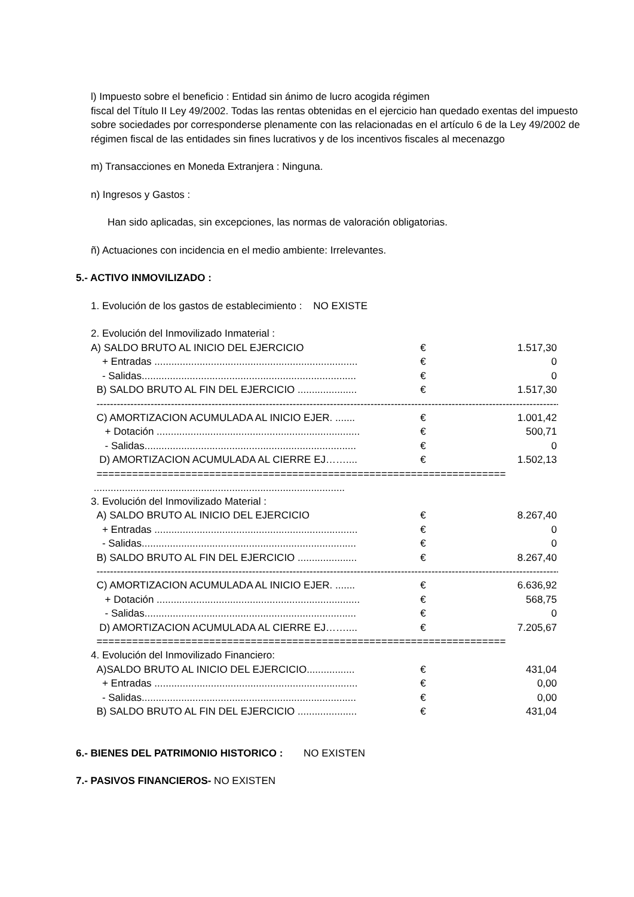l) Impuesto sobre el beneficio : Entidad sin ánimo de lucro acogida régimen
fiscal del Título II Ley 49/2002. Todas las rentas obtenidas en el ejercicio han quedado exentas del impuesto sobre sociedades por corresponderse plenamente con las relacionadas en el artículo 6 de la Ley 49/2002 de régimen fiscal de las entidades sin fines lucrativos y de los incentivos fiscales al mecenazgo
m) Transacciones en Moneda Extranjera : Ninguna.
n) Ingresos y Gastos :
Han sido aplicadas, sin excepciones, las normas de valoración obligatorias.
ñ) Actuaciones con incidencia en el medio ambiente: Irrelevantes.
5.- ACTIVO INMOVILIZADO :
1. Evolución de los gastos de establecimiento : NO EXISTE
2. Evolución del Inmovilizado Inmaterial :
| A) SALDO BRUTO AL INICIO DEL EJERCICIO | € | 1.517,30 |
| + Entradas ........................................................................ | € | 0 |
| - Salidas............................................................................ | € | 0 |
| B) SALDO BRUTO AL FIN DEL EJERCICIO ..................... | € | 1.517,30 |
------------------------------------------------------------------------------------------------------------------------------------------
| C) AMORTIZACION ACUMULADA AL INICIO EJER. ....... | € | 1.001,42 |
| + Dotación ........................................................................ | € | 500,71 |
| - Salidas........................................................................... | € | 0 |
| D) AMORTIZACION ACUMULADA AL CIERRE EJ…….... | € | 1.502,13 |
=====================================================================
.........................................................................................
3. Evolución del Inmovilizado Material :
| A) SALDO BRUTO AL INICIO DEL EJERCICIO | € | 8.267,40 |
| + Entradas ........................................................................ | € | 0 |
| - Salidas............................................................................ | € | 0 |
| B) SALDO BRUTO AL FIN DEL EJERCICIO ..................... | € | 8.267,40 |
------------------------------------------------------------------------------------------------------------------------------------------
| C) AMORTIZACION ACUMULADA AL INICIO EJER. ....... | € | 6.636,92 |
| + Dotación ........................................................................ | € | 568,75 |
| - Salidas........................................................................... | € | 0 |
| D) AMORTIZACION ACUMULADA AL CIERRE EJ…….... | € | 7.205,67 |
=====================================================================
4. Evolución del Inmovilizado Financiero:
| A)SALDO BRUTO AL INICIO DEL EJERCICIO................. | € | 431,04 |
| + Entradas ........................................................................ | € | 0,00 |
| - Salidas............................................................................ | € | 0,00 |
| B) SALDO BRUTO AL FIN DEL EJERCICIO ..................... | € | 431,04 |
6.- BIENES DEL PATRIMONIO HISTORICO : NO EXISTEN
7.- PASIVOS FINANCIEROS- NO EXISTEN